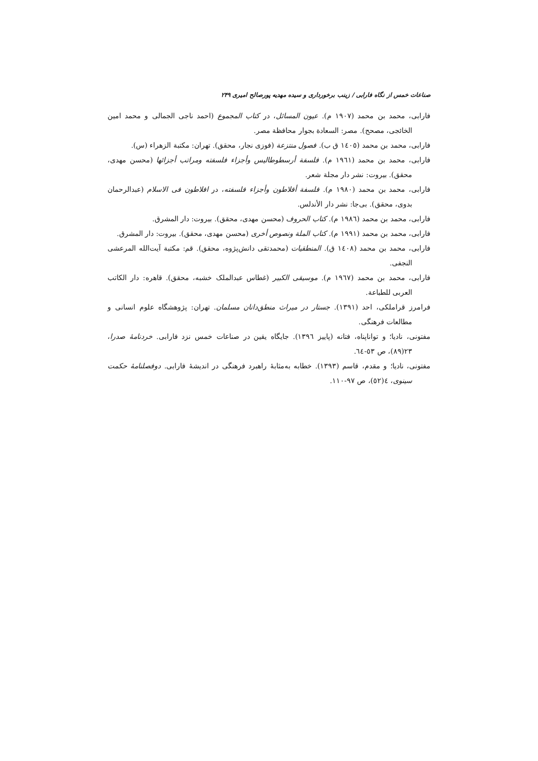صناعات خمس از نگاه فارابی / زینب برخورداری و سیده مهدیه پورصالح امیری ۲۴۹
فارابی، محمد بن محمد (۱۹۰۷ م). عیون المسائل، در کتاب المجموع (احمد ناجی الجمالی و محمد امین الخائجی، مصحح). مصر: السعادة بجوار محافظة مصر.
فارابی، محمد بن محمد (۱٤۰٥ ق ب). فصول منتزعة (فوزی نجار، محقق). تهران: مکتبة الزهراء (س).
فارابی، محمد بن محمد (۱۹٦۱ م). فلسفة أرسطوطالیس وأجزاء فلسفته ومراتب أجزائها (محسن مهدی، محقق). بیروت: نشر دار مجلة شعر.
فارابی، محمد بن محمد (۱۹۸۰ م). فلسفة أفلاطون وأجزاء فلسفته، در افلاطون فی الاسلام (عبدالرحمان بدوی، محقق). بی‌جا: نشر دار الأندلس.
فارابی، محمد بن محمد (۱۹۸٦ م). کتاب الحروف (محسن مهدی، محقق). بیروت: دار المشرق.
فارابی، محمد بن محمد (۱۹۹۱ م). کتاب الملة ونصوص أخرى (محسن مهدی، محقق). بیروت: دار المشرق.
فارابی، محمد بن محمد (۱٤۰۸ ق). المنطقیات (محمدتقی دانش‌پژوه، محقق). قم: مکتبة آیت‌الله المرعشی النجفی.
فارابی، محمد بن محمد (۱۹٦۷ م). موسیقی الکبیر (غطاس عبدالملک خشبه، محقق). قاهره: دار الکاتب العربی للطباعة.
فرامرز قراملکی، احد (۱۳۹۱). جستار در میراث منطق‌دانان مسلمان. تهران: پژوهشگاه علوم انسانی و مطالعات فرهنگی.
مفتونی، نادیا؛ و تواناپناه، فتانه (پاییز ۱۳۹٦). جایگاه یقین در صناعات خمس نزد فارابی. خردنامهٔ صدرا، ۲۳(۸۹)، ص ٥۳-٦٤.
مفتونی، نادیا؛ و مقدم، قاسم (۱۳۹۳). خطابه به‌مثابهٔ راهبرد فرهنگی در اندیشهٔ فارابی. دوفصلنامهٔ حکمت سینوی، ٤(٥۲)، ص ۹۷-۱۱۰.